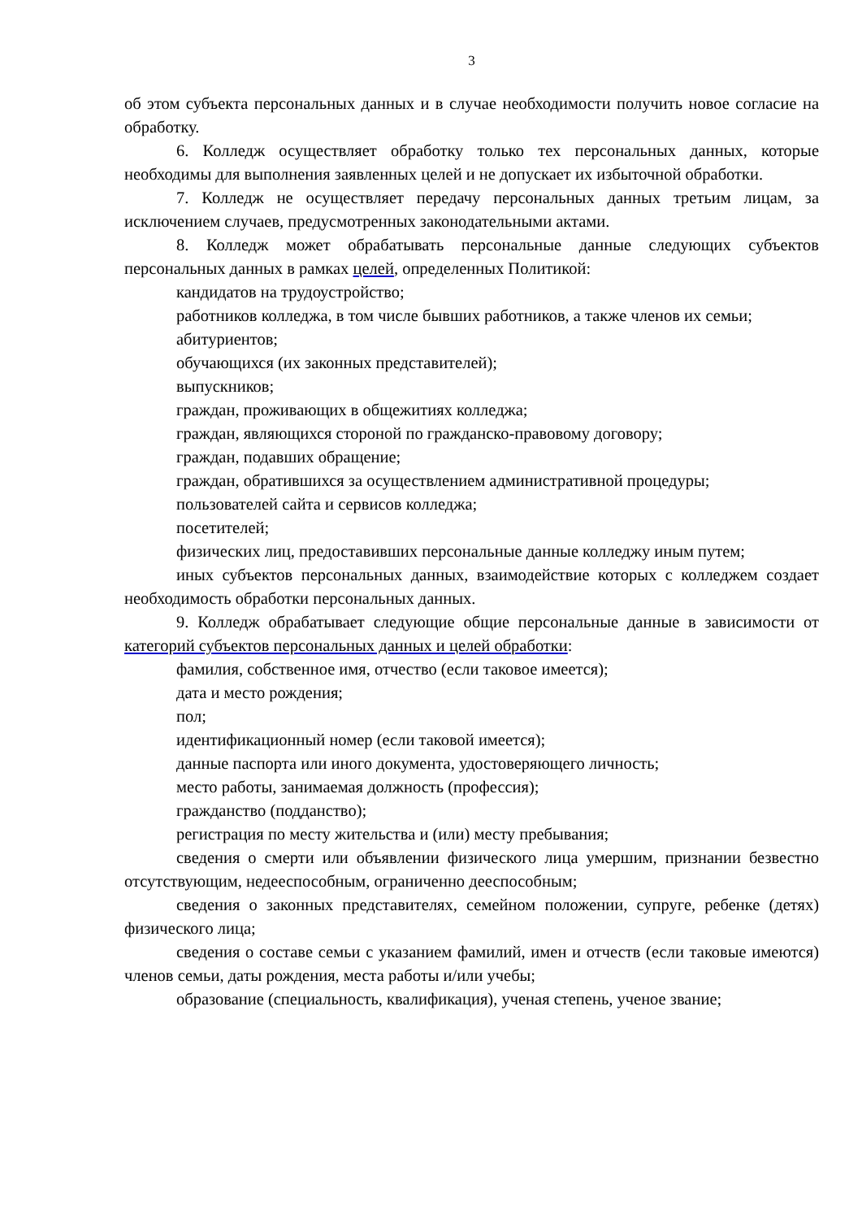3
об этом субъекта персональных данных и в случае необходимости получить новое согласие на обработку.
6. Колледж осуществляет обработку только тех персональных данных, которые необходимы для выполнения заявленных целей и не допускает их избыточной обработки.
7. Колледж не осуществляет передачу персональных данных третьим лицам, за исключением случаев, предусмотренных законодательными актами.
8. Колледж может обрабатывать персональные данные следующих субъектов персональных данных в рамках целей, определенных Политикой:
кандидатов на трудоустройство;
работников колледжа, в том числе бывших работников, а также членов их семьи;
абитуриентов;
обучающихся (их законных представителей);
выпускников;
граждан, проживающих в общежитиях колледжа;
граждан, являющихся стороной по гражданско-правовому договору;
граждан, подавших обращение;
граждан, обратившихся за осуществлением административной процедуры;
пользователей сайта и сервисов колледжа;
посетителей;
физических лиц, предоставивших персональные данные колледжу иным путем;
иных субъектов персональных данных, взаимодействие которых с колледжем создает необходимость обработки персональных данных.
9. Колледж обрабатывает следующие общие персональные данные в зависимости от категорий субъектов персональных данных и целей обработки:
фамилия, собственное имя, отчество (если таковое имеется);
дата и место рождения;
пол;
идентификационный номер (если таковой имеется);
данные паспорта или иного документа, удостоверяющего личность;
место работы, занимаемая должность (профессия);
гражданство (подданство);
регистрация по месту жительства и (или) месту пребывания;
сведения о смерти или объявлении физического лица умершим, признании безвестно отсутствующим, недееспособным, ограниченно дееспособным;
сведения о законных представителях, семейном положении, супруге, ребенке (детях) физического лица;
сведения о составе семьи с указанием фамилий, имен и отчеств (если таковые имеются) членов семьи, даты рождения, места работы и/или учебы;
образование (специальность, квалификация), ученая степень, ученое звание;